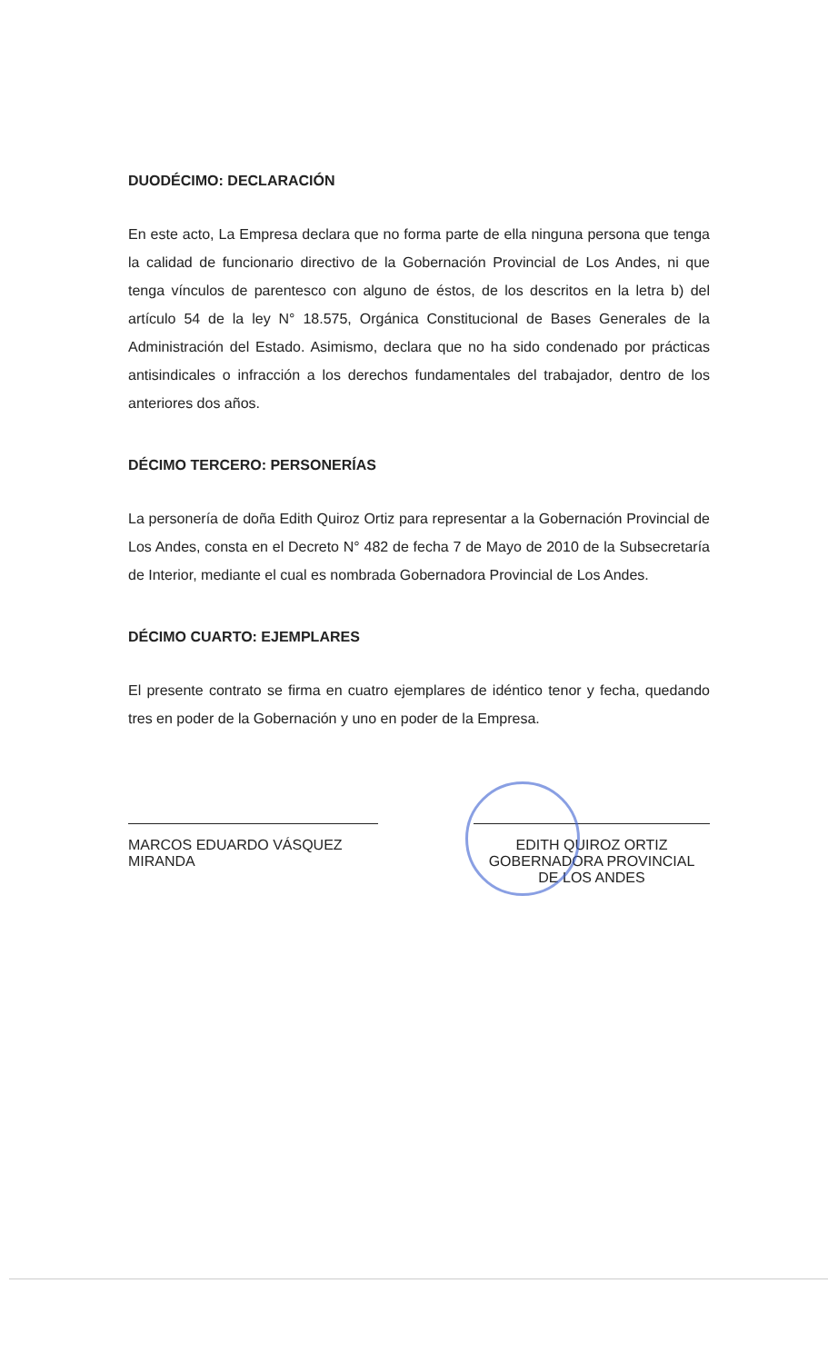DUODÉCIMO: DECLARACIÓN
En este acto, La Empresa declara que no forma parte de ella ninguna persona que tenga la calidad de funcionario directivo de la Gobernación Provincial de Los Andes, ni que tenga vínculos de parentesco con alguno de éstos, de los descritos en la letra b) del artículo 54 de la ley N° 18.575, Orgánica Constitucional de Bases Generales de la Administración del Estado. Asimismo, declara que no ha sido condenado por prácticas antisindicales o infracción a los derechos fundamentales del trabajador, dentro de los anteriores dos años.
DÉCIMO TERCERO: PERSONERÍAS
La personería de doña Edith Quiroz Ortiz para representar a la Gobernación Provincial de Los Andes, consta en el Decreto N° 482 de fecha 7 de Mayo de 2010 de la Subsecretaría de Interior, mediante el cual es nombrada Gobernadora Provincial de Los Andes.
DÉCIMO CUARTO: EJEMPLARES
El presente contrato se firma en cuatro ejemplares de idéntico tenor y fecha, quedando tres en poder de la Gobernación y uno en poder de la Empresa.
MARCOS EDUARDO VÁSQUEZ MIRANDA EDITH QUIROZ ORTIZ
GOBERNADORA PROVINCIAL
DE LOS ANDES